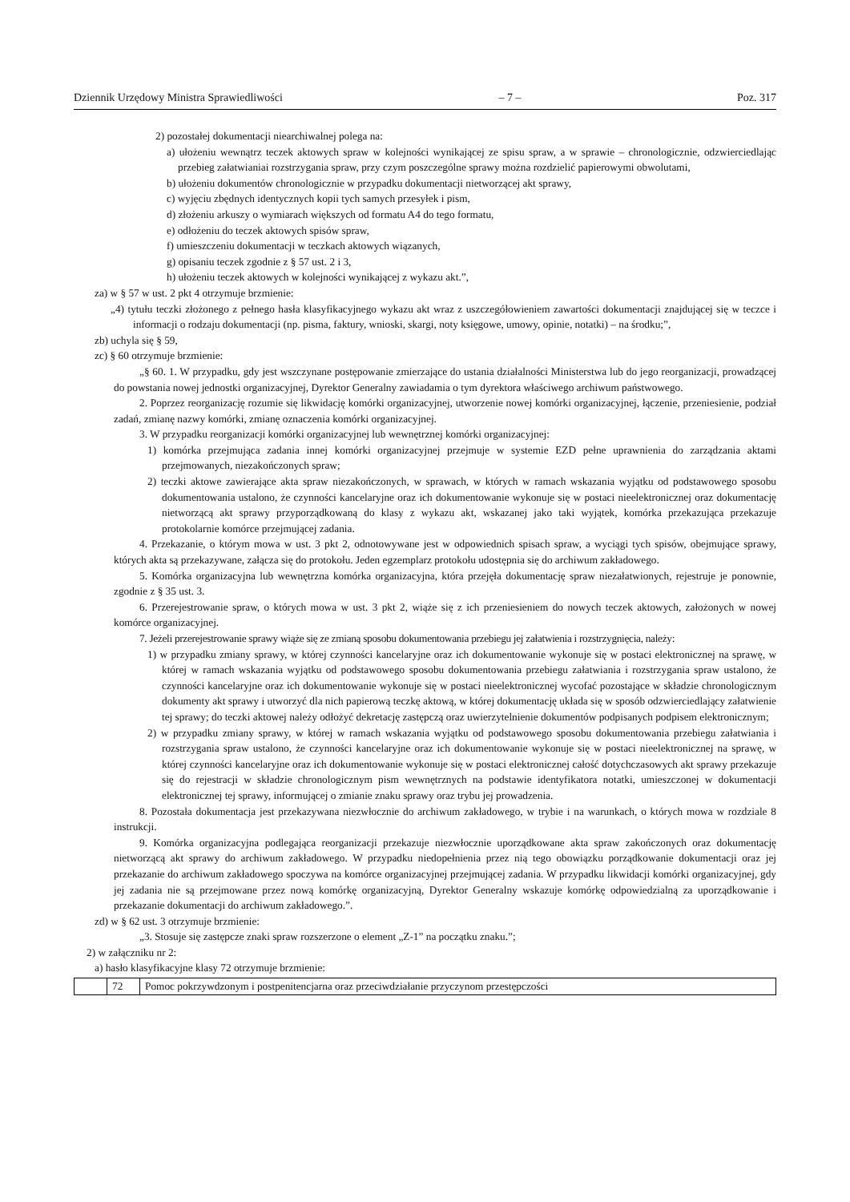Dziennik Urzędowy Ministra Sprawiedliwości – 7 – Poz. 317
2) pozostałej dokumentacji niearchiwalnej polega na:
a) ułożeniu wewnątrz teczek aktowych spraw w kolejności wynikającej ze spisu spraw, a w sprawie – chronologicznie, odzwierciedlając przebieg załatwianiai rozstrzygania spraw, przy czym poszczególne sprawy można rozdzielić papierowymi obwolutami,
b) ułożeniu dokumentów chronologicznie w przypadku dokumentacji nietworzącej akt sprawy,
c) wyjęciu zbędnych identycznych kopii tych samych przesyłek i pism,
d) złożeniu arkuszy o wymiarach większych od formatu A4 do tego formatu,
e) odłożeniu do teczek aktowych spisów spraw,
f) umieszczeniu dokumentacji w teczkach aktowych wiązanych,
g) opisaniu teczek zgodnie z § 57 ust. 2 i 3,
h) ułożeniu teczek aktowych w kolejności wynikającej z wykazu akt.”,
za) w § 57 w ust. 2 pkt 4 otrzymuje brzmienie:
„4) tytułu teczki złożonego z pełnego hasła klasyfikacyjnego wykazu akt wraz z uszczegółowieniem zawartości dokumentacji znajdującej się w teczce i informacji o rodzaju dokumentacji (np. pisma, faktury, wnioski, skargi, noty księgowe, umowy, opinie, notatki) – na środku;”,
zb) uchyla się § 59,
zc) § 60 otrzymuje brzmienie:
„§ 60. 1. W przypadku, gdy jest wszczynane postępowanie zmierzające do ustania działalności Ministerstwa lub do jego reorganizacji, prowadzącej do powstania nowej jednostki organizacyjnej, Dyrektor Generalny zawiadamia o tym dyrektora właściwego archiwum państwowego.
2. Poprzez reorganizację rozumie się likwidację komórki organizacyjnej, utworzenie nowej komórki organizacyjnej, łączenie, przeniesienie, podział zadań, zmianę nazwy komórki, zmianę oznaczenia komórki organizacyjnej.
3. W przypadku reorganizacji komórki organizacyjnej lub wewnętrznej komórki organizacyjnej:
1) komórka przejmująca zadania innej komórki organizacyjnej przejmuje w systemie EZD pełne uprawnienia do zarządzania aktami przejmowanych, niezakończonych spraw;
2) teczki aktowe zawierające akta spraw niezakończonych, w sprawach, w których w ramach wskazania wyjątku od podstawowego sposobu dokumentowania ustalono, że czynności kancelaryjne oraz ich dokumentowanie wykonuje się w postaci nieelektronicznej oraz dokumentację nietworzącą akt sprawy przyporządkowaną do klasy z wykazu akt, wskazanej jako taki wyjątek, komórka przekazująca przekazuje protokolarnie komórce przejmującej zadania.
4. Przekazanie, o którym mowa w ust. 3 pkt 2, odnotowywane jest w odpowiednich spisach spraw, a wyciągi tych spisów, obejmujące sprawy, których akta są przekazywane, załącza się do protokołu. Jeden egzemplarz protokołu udostępnia się do archiwum zakładowego.
5. Komórka organizacyjna lub wewnętrzna komórka organizacyjna, która przejęła dokumentację spraw niezałatwionych, rejestruje je ponownie, zgodnie z § 35 ust. 3.
6. Przerejestrowanie spraw, o których mowa w ust. 3 pkt 2, wiąże się z ich przeniesieniem do nowych teczek aktowych, założonych w nowej komórce organizacyjnej.
7. Jeżeli przerejestrowanie sprawy wiąże się ze zmianą sposobu dokumentowania przebiegu jej załatwienia i rozstrzygnięcia, należy:
1) w przypadku zmiany sprawy, w której czynności kancelaryjne oraz ich dokumentowanie wykonuje się w postaci elektronicznej na sprawę, w której w ramach wskazania wyjątku od podstawowego sposobu dokumentowania przebiegu załatwiania i rozstrzygania spraw ustalono, że czynności kancelaryjne oraz ich dokumentowanie wykonuje się w postaci nieelektronicznej wycofać pozostające w składzie chronologicznym dokumenty akt sprawy i utworzyć dla nich papierową teczkę aktową, w której dokumentację układa się w sposób odzwierciedlający załatwienie tej sprawy; do teczki aktowej należy odłożyć dekretację zastępczą oraz uwierzytelnienie dokumentów podpisanych podpisem elektronicznym;
2) w przypadku zmiany sprawy, w której w ramach wskazania wyjątku od podstawowego sposobu dokumentowania przebiegu załatwiania i rozstrzygania spraw ustalono, że czynności kancelaryjne oraz ich dokumentowanie wykonuje się w postaci nieelektronicznej na sprawę, w której czynności kancelaryjne oraz ich dokumentowanie wykonuje się w postaci elektronicznej całość dotychczasowych akt sprawy przekazuje się do rejestracji w składzie chronologicznym pism wewnętrznych na podstawie identyfikatora notatki, umieszczonej w dokumentacji elektronicznej tej sprawy, informującej o zmianie znaku sprawy oraz trybu jej prowadzenia.
8. Pozostała dokumentacja jest przekazywana niezwłocznie do archiwum zakładowego, w trybie i na warunkach, o których mowa w rozdziale 8 instrukcji.
9. Komórka organizacyjna podlegająca reorganizacji przekazuje niezwłocznie uporządkowane akta spraw zakończonych oraz dokumentację nietworzącą akt sprawy do archiwum zakładowego. W przypadku niedopełnienia przez nią tego obowiązku porządkowanie dokumentacji oraz jej przekazanie do archiwum zakładowego spoczywa na komórce organizacyjnej przejmującej zadania. W przypadku likwidacji komórki organizacyjnej, gdy jej zadania nie są przejmowane przez nową komórkę organizacyjną, Dyrektor Generalny wskazuje komórkę odpowiedzialną za uporządkowanie i przekazanie dokumentacji do archiwum zakładowego.”.
zd) w § 62 ust. 3 otrzymuje brzmienie:
„3. Stosuje się zastępcze znaki spraw rozszerzone o element „Z-1” na początku znaku.”;
2) w załączniku nr 2:
a) hasło klasyfikacyjne klasy 72 otrzymuje brzmienie:
| | 72 | Pomoc pokrzywdzonym i postpenitencjarna oraz przeciwdziałanie przyczynom przestępczości |